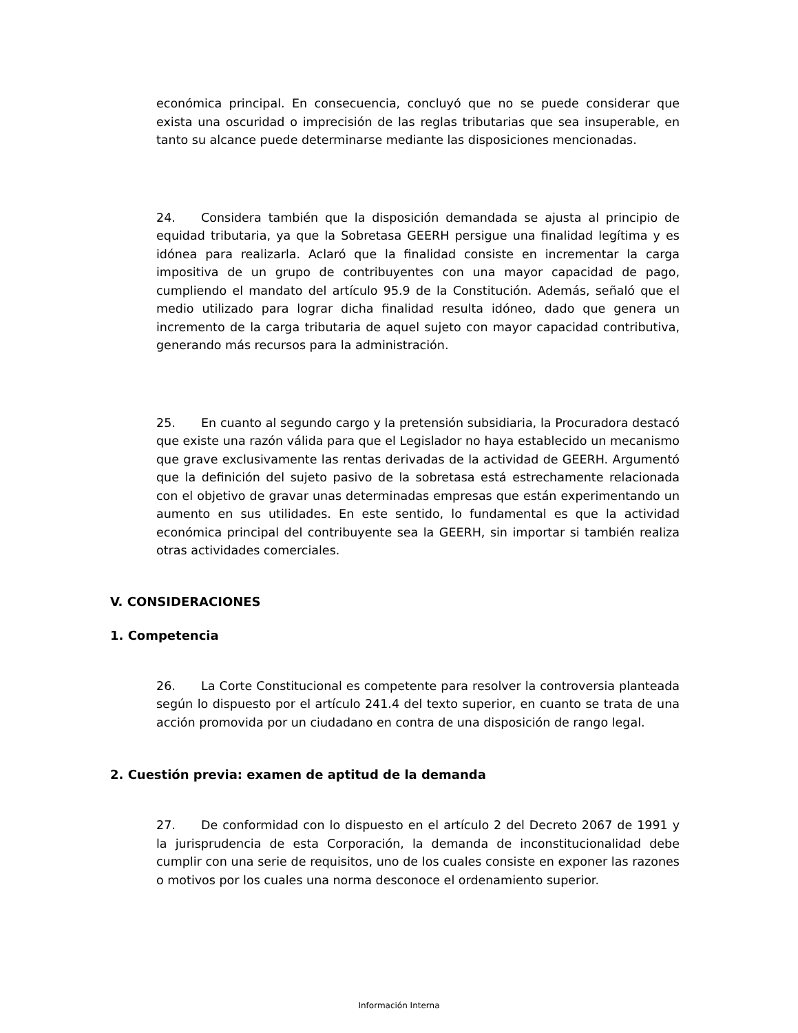económica principal. En consecuencia, concluyó que no se puede considerar que exista una oscuridad o imprecisión de las reglas tributarias que sea insuperable, en tanto su alcance puede determinarse mediante las disposiciones mencionadas.
24. Considera también que la disposición demandada se ajusta al principio de equidad tributaria, ya que la Sobretasa GEERH persigue una finalidad legítima y es idónea para realizarla. Aclaró que la finalidad consiste en incrementar la carga impositiva de un grupo de contribuyentes con una mayor capacidad de pago, cumpliendo el mandato del artículo 95.9 de la Constitución. Además, señaló que el medio utilizado para lograr dicha finalidad resulta idóneo, dado que genera un incremento de la carga tributaria de aquel sujeto con mayor capacidad contributiva, generando más recursos para la administración.
25. En cuanto al segundo cargo y la pretensión subsidiaria, la Procuradora destacó que existe una razón válida para que el Legislador no haya establecido un mecanismo que grave exclusivamente las rentas derivadas de la actividad de GEERH. Argumentó que la definición del sujeto pasivo de la sobretasa está estrechamente relacionada con el objetivo de gravar unas determinadas empresas que están experimentando un aumento en sus utilidades. En este sentido, lo fundamental es que la actividad económica principal del contribuyente sea la GEERH, sin importar si también realiza otras actividades comerciales.
V. CONSIDERACIONES
1. Competencia
26. La Corte Constitucional es competente para resolver la controversia planteada según lo dispuesto por el artículo 241.4 del texto superior, en cuanto se trata de una acción promovida por un ciudadano en contra de una disposición de rango legal.
2. Cuestión previa: examen de aptitud de la demanda
27. De conformidad con lo dispuesto en el artículo 2 del Decreto 2067 de 1991 y la jurisprudencia de esta Corporación, la demanda de inconstitucionalidad debe cumplir con una serie de requisitos, uno de los cuales consiste en exponer las razones o motivos por los cuales una norma desconoce el ordenamiento superior.
Información Interna